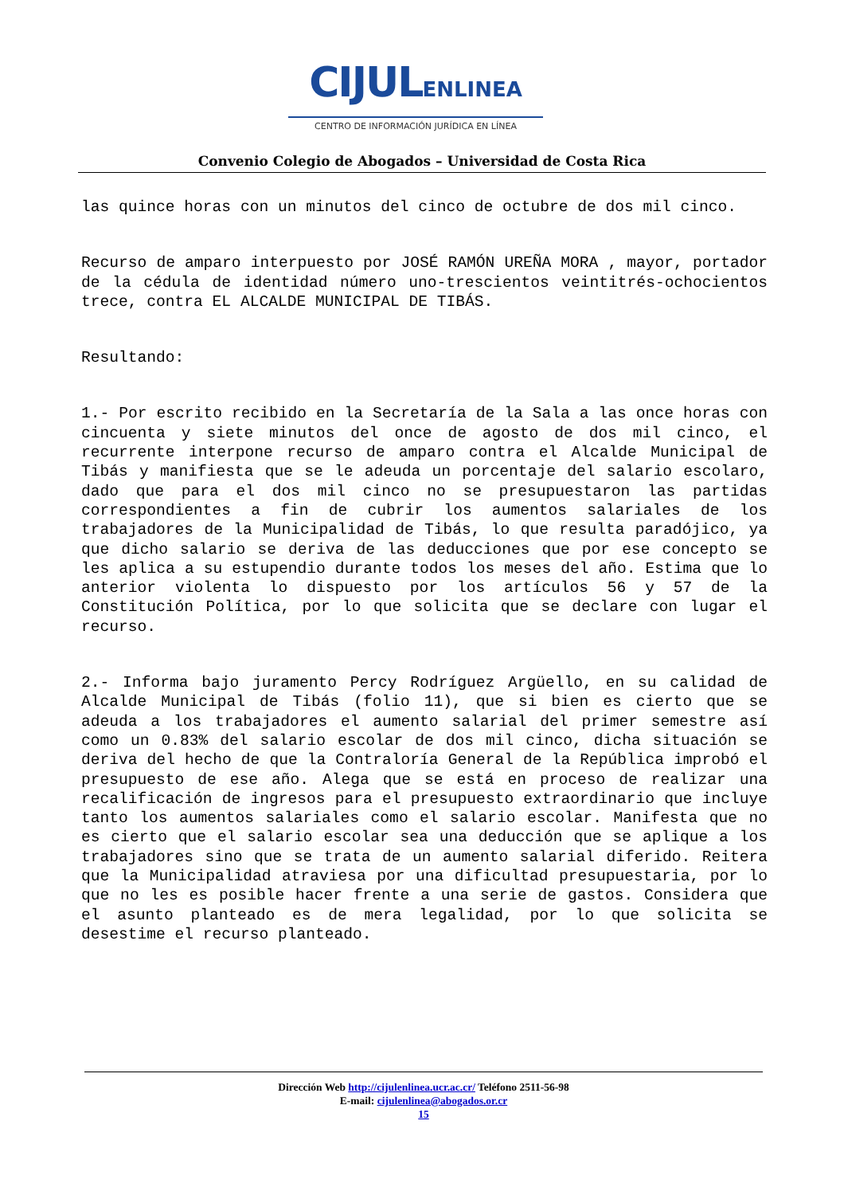CIJULENLINEA
CENTRO DE INFORMACIÓN JURÍDICA EN LÍNEA
Convenio Colegio de Abogados – Universidad de Costa Rica
las quince horas con un minutos del cinco de octubre de dos mil cinco.
Recurso de amparo interpuesto por JOSÉ RAMÓN UREÑA MORA , mayor, portador de la cédula de identidad número uno-trescientos veintitrés-ochocientos trece, contra EL ALCALDE MUNICIPAL DE TIBÁS.
Resultando:
1.- Por escrito recibido en la Secretaría de la Sala a las once horas con cincuenta y siete minutos del once de agosto de dos mil cinco, el recurrente interpone recurso de amparo contra el Alcalde Municipal de Tibás y manifiesta que se le adeuda un porcentaje del salario escolaro, dado que para el dos mil cinco no se presupuestaron las partidas correspondientes a fin de cubrir los aumentos salariales de los trabajadores de la Municipalidad de Tibás, lo que resulta paradójico, ya que dicho salario se deriva de las deducciones que por ese concepto se les aplica a su estupendio durante todos los meses del año. Estima que lo anterior violenta lo dispuesto por los artículos 56 y 57 de la Constitución Política, por lo que solicita que se declare con lugar el recurso.
2.- Informa bajo juramento Percy Rodríguez Argüello, en su calidad de Alcalde Municipal de Tibás (folio 11), que si bien es cierto que se adeuda a los trabajadores el aumento salarial del primer semestre así como un 0.83% del salario escolar de dos mil cinco, dicha situación se deriva del hecho de que la Contraloría General de la República improbó el presupuesto de ese año. Alega que se está en proceso de realizar una recalificación de ingresos para el presupuesto extraordinario que incluye tanto los aumentos salariales como el salario escolar. Manifesta que no es cierto que el salario escolar sea una deducción que se aplique a los trabajadores sino que se trata de un aumento salarial diferido. Reitera que la Municipalidad atraviesa por una dificultad presupuestaria, por lo que no les es posible hacer frente a una serie de gastos. Considera que el asunto planteado es de mera legalidad, por lo que solicita se desestime el recurso planteado.
Dirección Web http://cijulenlinea.ucr.ac.cr/ Teléfono 2511-56-98
E-mail: cijulenlinea@abogados.or.cr
15